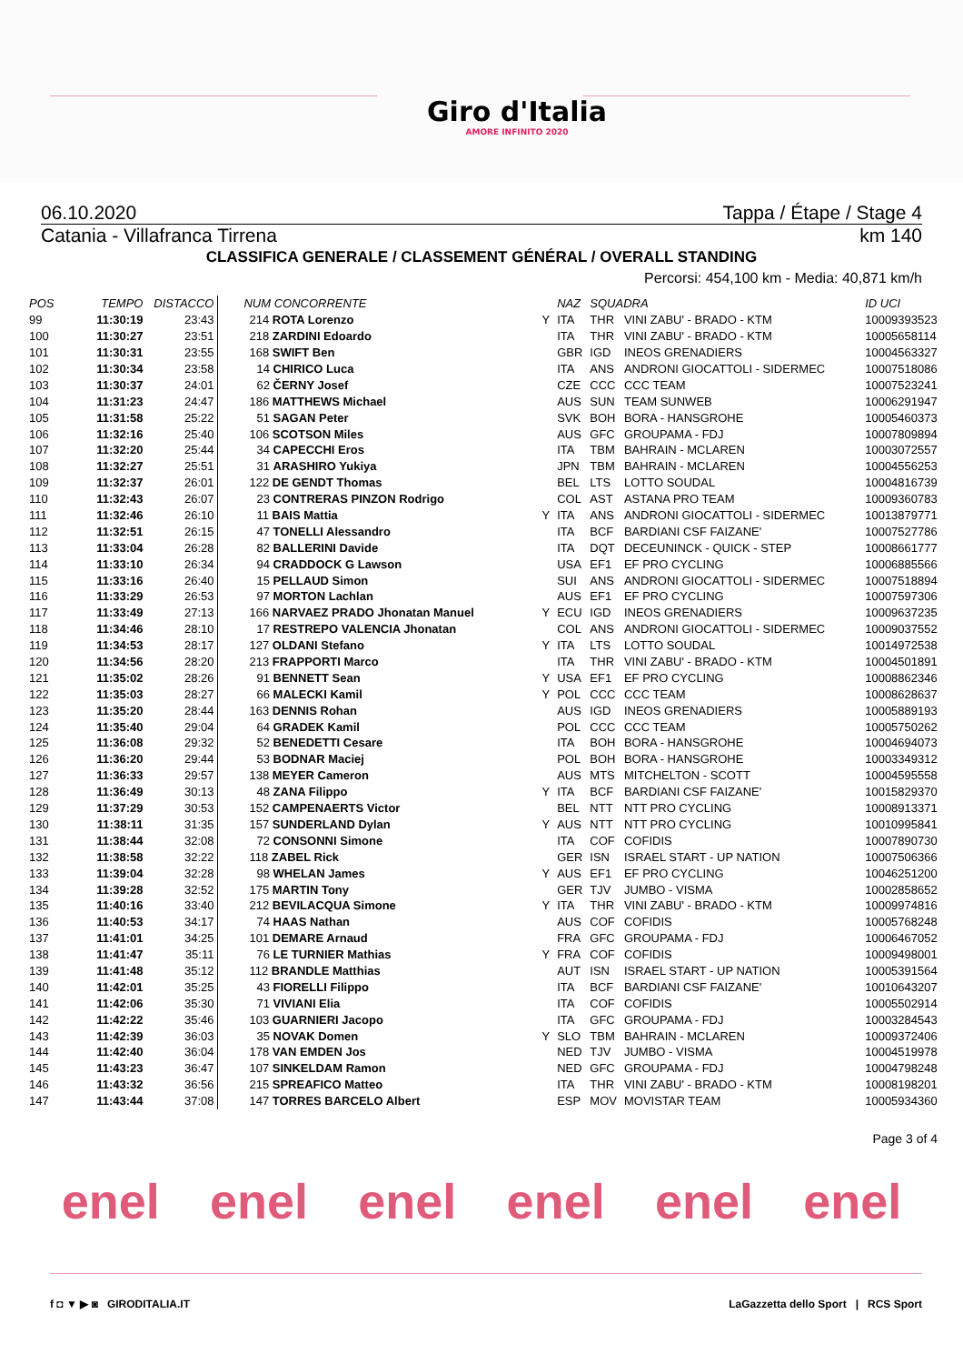Giro d'Italia
AMORE INFINITO 2020
06.10.2020 Tappa / Étape / Stage 4
Catania - Villafranca Tirrena km 140
CLASSIFICA GENERALE / CLASSEMENT GÉNÉRAL / OVERALL STANDING
Percorsi: 454,100 km - Media: 40,871 km/h
| POS | TEMPO | DISTACCO | NUM CONCORRENTE | | NAZ | SQUADRA | | ID UCI |
| --- | --- | --- | --- | --- | --- | --- | --- | --- |
| 99 | 11:30:19 | 23:43 | 214 ROTA Lorenzo | Y | ITA | THR | VINI ZABU' - BRADO - KTM | 10009393523 |
| 100 | 11:30:27 | 23:51 | 218 ZARDINI Edoardo | | ITA | THR | VINI ZABU' - BRADO - KTM | 10005658114 |
| 101 | 11:30:31 | 23:55 | 168 SWIFT Ben | | GBR | IGD | INEOS GRENADIERS | 10004563327 |
| 102 | 11:30:34 | 23:58 | 14 CHIRICO Luca | | ITA | ANS | ANDRONI GIOCATTOLI - SIDERMEC | 10007518086 |
| 103 | 11:30:37 | 24:01 | 62 ČERNY Josef | | CZE | CCC | CCC TEAM | 10007523241 |
| 104 | 11:31:23 | 24:47 | 186 MATTHEWS Michael | | AUS | SUN | TEAM SUNWEB | 10006291947 |
| 105 | 11:31:58 | 25:22 | 51 SAGAN Peter | | SVK | BOH | BORA - HANSGROHE | 10005460373 |
| 106 | 11:32:16 | 25:40 | 106 SCOTSON Miles | | AUS | GFC | GROUPAMA - FDJ | 10007809894 |
| 107 | 11:32:20 | 25:44 | 34 CAPECCHI Eros | | ITA | TBM | BAHRAIN - MCLAREN | 10003072557 |
| 108 | 11:32:27 | 25:51 | 31 ARASHIRO Yukiya | | JPN | TBM | BAHRAIN - MCLAREN | 10004556253 |
| 109 | 11:32:37 | 26:01 | 122 DE GENDT Thomas | | BEL | LTS | LOTTO SOUDAL | 10004816739 |
| 110 | 11:32:43 | 26:07 | 23 CONTRERAS PINZON Rodrigo | | COL | AST | ASTANA PRO TEAM | 10009360783 |
| 111 | 11:32:46 | 26:10 | 11 BAIS Mattia | Y | ITA | ANS | ANDRONI GIOCATTOLI - SIDERMEC | 10013879771 |
| 112 | 11:32:51 | 26:15 | 47 TONELLI Alessandro | | ITA | BCF | BARDIANI CSF FAIZANE' | 10007527786 |
| 113 | 11:33:04 | 26:28 | 82 BALLERINI Davide | | ITA | DQT | DECEUNINCK - QUICK - STEP | 10008661777 |
| 114 | 11:33:10 | 26:34 | 94 CRADDOCK G Lawson | | USA | EF1 | EF PRO CYCLING | 10006885566 |
| 115 | 11:33:16 | 26:40 | 15 PELLAUD Simon | | SUI | ANS | ANDRONI GIOCATTOLI - SIDERMEC | 10007518894 |
| 116 | 11:33:29 | 26:53 | 97 MORTON Lachlan | | AUS | EF1 | EF PRO CYCLING | 10007597306 |
| 117 | 11:33:49 | 27:13 | 166 NARVAEZ PRADO Jhonatan Manuel | Y | ECU | IGD | INEOS GRENADIERS | 10009637235 |
| 118 | 11:34:46 | 28:10 | 17 RESTREPO VALENCIA Jhonatan | | COL | ANS | ANDRONI GIOCATTOLI - SIDERMEC | 10009037552 |
| 119 | 11:34:53 | 28:17 | 127 OLDANI Stefano | Y | ITA | LTS | LOTTO SOUDAL | 10014972538 |
| 120 | 11:34:56 | 28:20 | 213 FRAPPORTI Marco | | ITA | THR | VINI ZABU' - BRADO - KTM | 10004501891 |
| 121 | 11:35:02 | 28:26 | 91 BENNETT Sean | Y | USA | EF1 | EF PRO CYCLING | 10008862346 |
| 122 | 11:35:03 | 28:27 | 66 MALECKI Kamil | Y | POL | CCC | CCC TEAM | 10008628637 |
| 123 | 11:35:20 | 28:44 | 163 DENNIS Rohan | | AUS | IGD | INEOS GRENADIERS | 10005889193 |
| 124 | 11:35:40 | 29:04 | 64 GRADEK Kamil | | POL | CCC | CCC TEAM | 10005750262 |
| 125 | 11:36:08 | 29:32 | 52 BENEDETTI Cesare | | ITA | BOH | BORA - HANSGROHE | 10004694073 |
| 126 | 11:36:20 | 29:44 | 53 BODNAR Maciej | | POL | BOH | BORA - HANSGROHE | 10003349312 |
| 127 | 11:36:33 | 29:57 | 138 MEYER Cameron | | AUS | MTS | MITCHELTON - SCOTT | 10004595558 |
| 128 | 11:36:49 | 30:13 | 48 ZANA Filippo | Y | ITA | BCF | BARDIANI CSF FAIZANE' | 10015829370 |
| 129 | 11:37:29 | 30:53 | 152 CAMPENAERTS Victor | | BEL | NTT | NTT PRO CYCLING | 10008913371 |
| 130 | 11:38:11 | 31:35 | 157 SUNDERLAND Dylan | Y | AUS | NTT | NTT PRO CYCLING | 10010995841 |
| 131 | 11:38:44 | 32:08 | 72 CONSONNI Simone | | ITA | COF | COFIDIS | 10007890730 |
| 132 | 11:38:58 | 32:22 | 118 ZABEL Rick | | GER | ISN | ISRAEL START - UP NATION | 10007506366 |
| 133 | 11:39:04 | 32:28 | 98 WHELAN James | Y | AUS | EF1 | EF PRO CYCLING | 10046251200 |
| 134 | 11:39:28 | 32:52 | 175 MARTIN Tony | | GER | TJV | JUMBO - VISMA | 10002858652 |
| 135 | 11:40:16 | 33:40 | 212 BEVILACQUA Simone | Y | ITA | THR | VINI ZABU' - BRADO - KTM | 10009974816 |
| 136 | 11:40:53 | 34:17 | 74 HAAS Nathan | | AUS | COF | COFIDIS | 10005768248 |
| 137 | 11:41:01 | 34:25 | 101 DEMARE Arnaud | | FRA | GFC | GROUPAMA - FDJ | 10006467052 |
| 138 | 11:41:47 | 35:11 | 76 LE TURNIER Mathias | Y | FRA | COF | COFIDIS | 10009498001 |
| 139 | 11:41:48 | 35:12 | 112 BRANDLE Matthias | | AUT | ISN | ISRAEL START - UP NATION | 10005391564 |
| 140 | 11:42:01 | 35:25 | 43 FIORELLI Filippo | | ITA | BCF | BARDIANI CSF FAIZANE' | 10010643207 |
| 141 | 11:42:06 | 35:30 | 71 VIVIANI Elia | | ITA | COF | COFIDIS | 10005502914 |
| 142 | 11:42:22 | 35:46 | 103 GUARNIERI Jacopo | | ITA | GFC | GROUPAMA - FDJ | 10003284543 |
| 143 | 11:42:39 | 36:03 | 35 NOVAK Domen | Y | SLO | TBM | BAHRAIN - MCLAREN | 10009372406 |
| 144 | 11:42:40 | 36:04 | 178 VAN EMDEN Jos | | NED | TJV | JUMBO - VISMA | 10004519978 |
| 145 | 11:43:23 | 36:47 | 107 SINKELDAM Ramon | | NED | GFC | GROUPAMA - FDJ | 10004798248 |
| 146 | 11:43:32 | 36:56 | 215 SPREAFICO Matteo | | ITA | THR | VINI ZABU' - BRADO - KTM | 10008198201 |
| 147 | 11:43:44 | 37:08 | 147 TORRES BARCELO Albert | | ESP | MOV | MOVISTAR TEAM | 10005934360 |
Page 3 of 4
enel enel enel enel enel enel
f ◘ ▼ ▶ ◙ GIRODITALIA.IT LaGazzetta dello Sport | RCS Sport